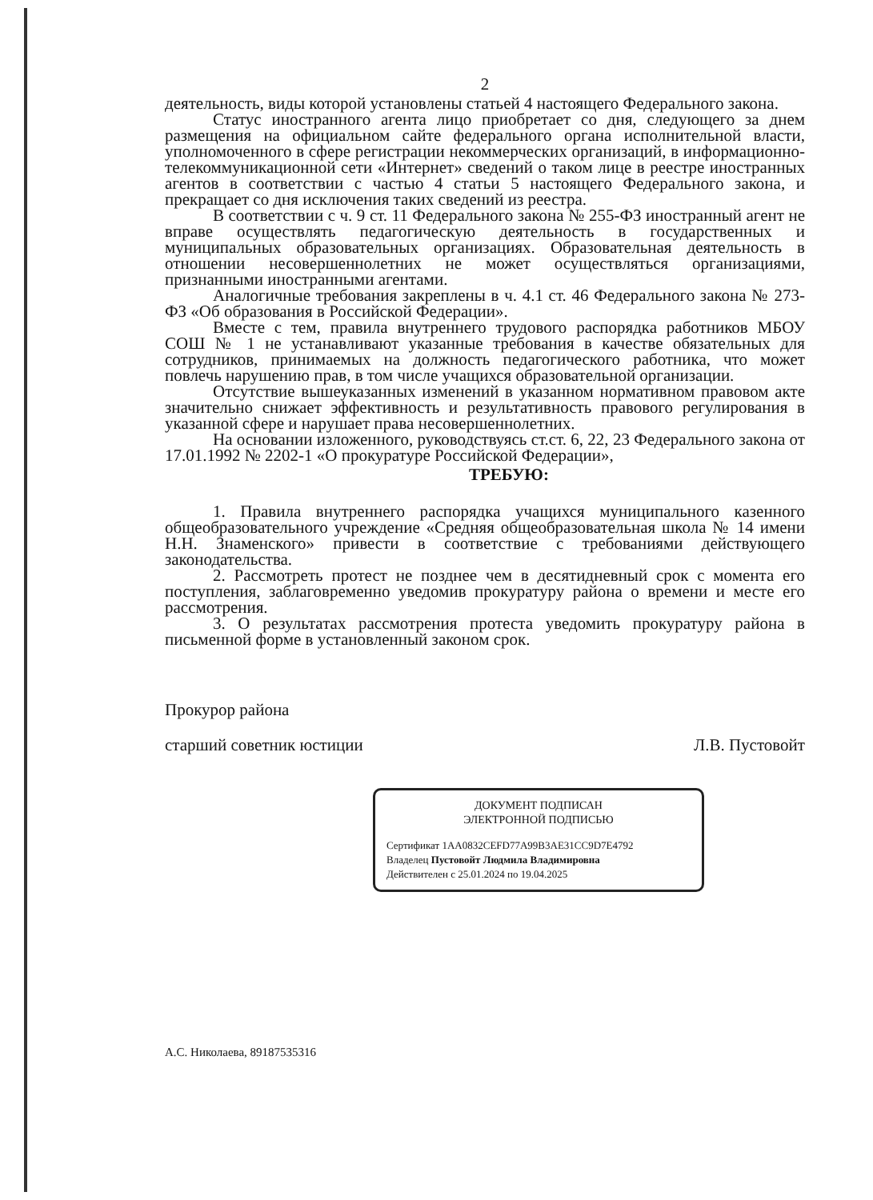2
деятельность, виды которой установлены статьей 4 настоящего Федерального закона.
Статус иностранного агента лицо приобретает со дня, следующего за днем размещения на официальном сайте федерального органа исполнительной власти, уполномоченного в сфере регистрации некоммерческих организаций, в информационно-телекоммуникационной сети «Интернет» сведений о таком лице в реестре иностранных агентов в соответствии с частью 4 статьи 5 настоящего Федерального закона, и прекращает со дня исключения таких сведений из реестра.
В соответствии с ч. 9 ст. 11 Федерального закона № 255-ФЗ иностранный агент не вправе осуществлять педагогическую деятельность в государственных и муниципальных образовательных организациях. Образовательная деятельность в отношении несовершеннолетних не может осуществляться организациями, признанными иностранными агентами.
Аналогичные требования закреплены в ч. 4.1 ст. 46 Федерального закона № 273-ФЗ «Об образования в Российской Федерации».
Вместе с тем, правила внутреннего трудового распорядка работников МБОУ СОШ № 1 не устанавливают указанные требования в качестве обязательных для сотрудников, принимаемых на должность педагогического работника, что может повлечь нарушению прав, в том числе учащихся образовательной организации.
Отсутствие вышеуказанных изменений в указанном нормативном правовом акте значительно снижает эффективность и результативность правового регулирования в указанной сфере и нарушает права несовершеннолетних.
На основании изложенного, руководствуясь ст.ст. 6, 22, 23 Федерального закона от 17.01.1992 № 2202-1 «О прокуратуре Российской Федерации»,
ТРЕБУЮ:
1. Правила внутреннего распорядка учащихся муниципального казенного общеобразовательного учреждение «Средняя общеобразовательная школа № 14 имени Н.Н. Знаменского» привести в соответствие с требованиями действующего законодательства.
2. Рассмотреть протест не позднее чем в десятидневный срок с момента его поступления, заблаговременно уведомив прокуратуру района о времени и месте его рассмотрения.
3. О результатах рассмотрения протеста уведомить прокуратуру района в письменной форме в установленный законом срок.
Прокурор района
старший советник юстиции Л.В. Пустовойт
ДОКУМЕНТ ПОДПИСАН
ЭЛЕКТРОННОЙ ПОДПИСЬЮ
Сертификат 1AA0832CEFD77A99B3AE31CC9D7E4792
Владелец Пустовойт Людмила Владимировна
Действителен с 25.01.2024 по 19.04.2025
А.С. Николаева, 89187535316